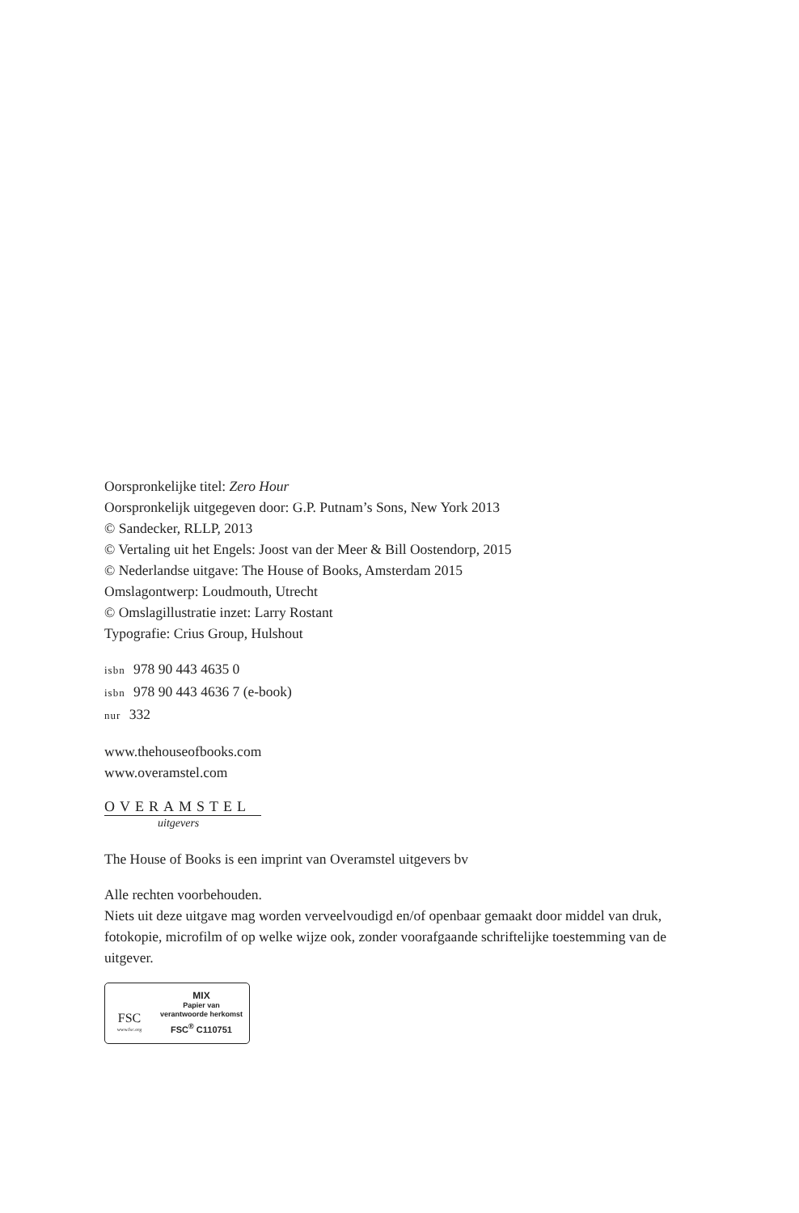Oorspronkelijke titel: Zero Hour
Oorspronkelijk uitgegeven door: G.P. Putnam’s Sons, New York 2013
© Sandecker, RLLP, 2013
© Vertaling uit het Engels: Joost van der Meer & Bill Oostendorp, 2015
© Nederlandse uitgave: The House of Books, Amsterdam 2015
Omslagontwerp: Loudmouth, Utrecht
© Omslagillustratie inzet: Larry Rostant
Typografie: Crius Group, Hulshout
isbn 978 90 443 4635 0
isbn 978 90 443 4636 7 (e-book)
nur 332
www.thehouseofbooks.com
www.overamstel.com
OVERAMSTEL
uitgevers
The House of Books is een imprint van Overamstel uitgevers bv
Alle rechten voorbehouden.
Niets uit deze uitgave mag worden verveelvoudigd en/of openbaar gemaakt door middel van druk, fotokopie, microfilm of op welke wijze ook, zonder voorafgaande schriftelijke toestemming van de uitgever.
FSC
www.fsc.org
MIX
Papier van
verantwoorde herkomst
FSC<sup>®</sup> C110751